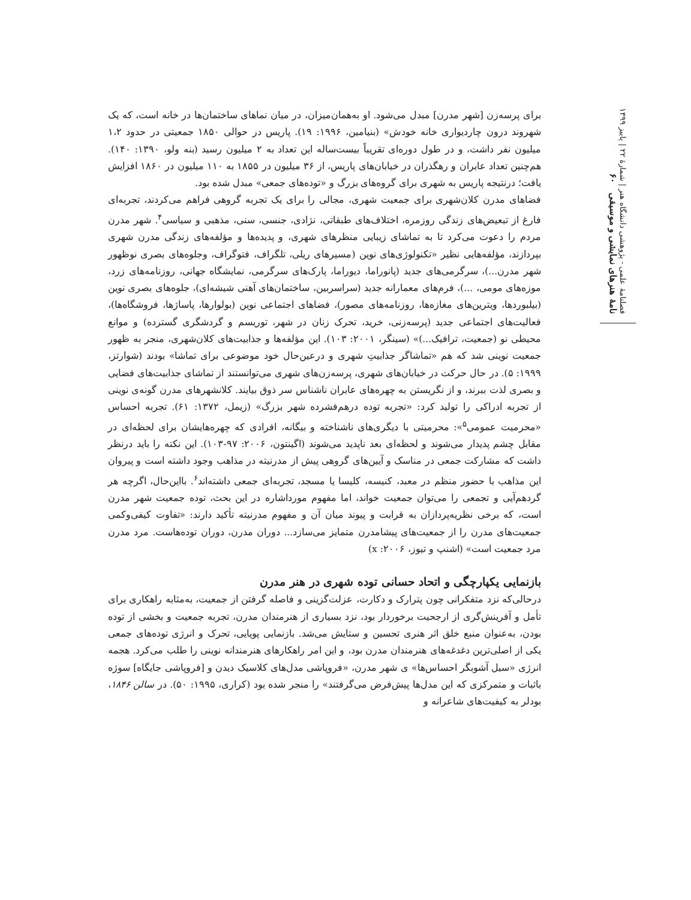فصلنامهٔ علمی - پژوهشی دانشگاه هنر | شمارهٔ ۲۲ | پاییز ۱۳۹۹
نامهٔ هنرهای نمایشی و موسیقی ۶۰
برای پرسه‌زن [شهر مدرن] مبدل می‌شود. او به‌همان‌میزان، در میان نماهای ساختمان‌ها در خانه است، که یک شهروند درون چاردیواری خانه خودش» (بنیامین، ۱۹۹۶: ۱۹). پاریس در حوالی ۱۸۵۰ جمعیتی در حدود ۱،۲ میلیون نفر داشت، و در طول دوره‌ای تقریباً بیست‌ساله این تعداد به ۲ میلیون رسید (بنه ولو، ۱۳۹۰: ۱۴۰). هم‌چنین تعداد عابران و رهگذران در خیابان‌های پاریس، از ۳۶ میلیون در ۱۸۵۵ به ۱۱۰ میلیون در ۱۸۶۰ افزایش یافت؛ درنتیجه پاریس به شهری برای گروه‌های بزرگ و «توده‌های جمعی» مبدل شده بود.
فضاهای مدرن کلان‌شهری برای جمعیت شهری، مجالی را برای یک تجربه گروهی فراهم می‌کردند، تجربه‌ای فارغ از تبعیض‌های زندگی روزمره، اختلاف‌های طبقاتی، نژادی، جنسی، سنی، مذهبی و سیاسی<sup>۴</sup>. شهر مدرن مردم را دعوت می‌کرد تا به تماشای زیبایی منظرهای شهری، و پدیده‌ها و مؤلفه‌های زندگی مدرن شهری بپردازند، مؤلفه‌هایی نظیر «تکنولوژی‌های نوین (مسیرهای ریلی، تلگراف، فتوگراف، وجلوه‌های بصری نوظهور شهر مدرن...)، سرگرمی‌های جدید (پانوراما، دیوراما، پارک‌های سرگرمی، نمایشگاه جهانی، روزنامه‌های زرد، موزه‌های مومی، ...)، فرم‌های معمارانه جدید (سراسربین، ساختمان‌های آهنی شیشه‌ای)، جلوه‌های بصری نوین (بیلبوردها، ویترین‌های مغازه‌ها، روزنامه‌های مصور)، فضاهای اجتماعی نوین (بولوارها، پاساژها، فروشگاه‌ها)، فعالیت‌های اجتماعی جدید (پرسه‌زنی، خرید، تحرک زنان در شهر، توریسم و گردشگری گسترده) و موانع محیطی نو (جمعیت، ترافیک...)» (سینگر، ۲۰۰۱: ۱۰۳). این مؤلفه‌ها و جذابیت‌های کلان‌شهری، منجر به ظهور جمعیت نوینی شد که هم «تماشاگر جذابیتِ شهری و درعین‌حال خود موضوعی برای تماشا» بودند (شوارتز، ۱۹۹۹: ۵). در حال حرکت در خیابان‌های شهری، پرسه‌زن‌های شهری می‌توانستند از تماشای جذابیت‌های فضایی و بصری لذت ببرند، و از نگریستن به چهره‌های عابران ناشناس سر ذوق بیایند. کلانشهرهای مدرن گونه‌ی نوینی از تجربه ادراکی را تولید کرد: «تجربه توده درهم‌فشرده شهر بزرگ» (زیمل، ۱۳۷۲: ۶۱). تجربه احساس «محرمیت عمومی<sup>۵</sup>»: محرمیتی با دیگری‌های ناشناخته و بیگانه، افرادی که چهره‌هایشان برای لحظه‌ای در مقابل چشم پدیدار می‌شوند و لحظه‌ای بعد ناپدید می‌شوند (اگینتون، ۲۰۰۶: ۹۷-۱۰۳). این نکته را باید درنظر داشت که مشارکت جمعی در مناسک و آیین‌های گروهی پیش از مدرنیته در مذاهب وجود داشته است و پیروان این مذاهب با حضور منظم در معبد، کنیسه، کلیسا یا مسجد، تجربه‌ای جمعی داشته‌اند<sup>۶</sup>. بااین‌حال، اگرچه هر گردهم‌آیی و تجمعی را می‌توان جمعیت خواند، اما مفهوم مورداشاره در این بحث، توده جمعیت شهر مدرن است، که برخی نظریه‌پردازان به قرابت و پیوند میان آن و مفهوم مدرنیته تأکید دارند: «تفاوت کیفی‌وکمی جمعیت‌های مدرن را از جمعیت‌های پیشامدرن متمایز می‌سازد... دوران مدرن، دوران توده‌هاست. مرد مدرن مرد جمعیت است» (اشنپ و تیوز، ۲۰۰۶: x)
بازنمایی یکپارچگی و اتحاد حسانی توده شهری در هنر مدرن
درحالی‌که نزد متفکرانی چون پترارک و دکارت، عزلت‌گزینی و فاصله گرفتن از جمعیت، به‌مثابه راهکاری برای تأمل و آفرینش‌گری از ارجحیت برخوردار بود، نزد بسیاری از هنرمندان مدرن، تجربه جمعیت و بخشی از توده بودن، به‌عنوان منبع خلق اثر هنری تحسین و ستایش می‌شد. بازنمایی پویایی، تحرک و انرژی توده‌های جمعی یکی از اصلی‌ترین دغدغه‌های هنرمندان مدرن بود، و این امر راهکارهای هنرمندانه نوینی را طلب می‌کرد. هجمه انرژی «سیل آشوبگر احساس‌ها» ی شهر مدرن، «فروپاشی مدل‌های کلاسیک دیدن و [فروپاشی جایگاه] سوژه باثبات و متمرکزی که این مدل‌ها پیش‌فرض می‌گرفتند» را منجر شده بود (کراری، ۱۹۹۵: ۵۰). در سالن ۱۸۴۶، بودلر به کیفیت‌های شاعرانه و